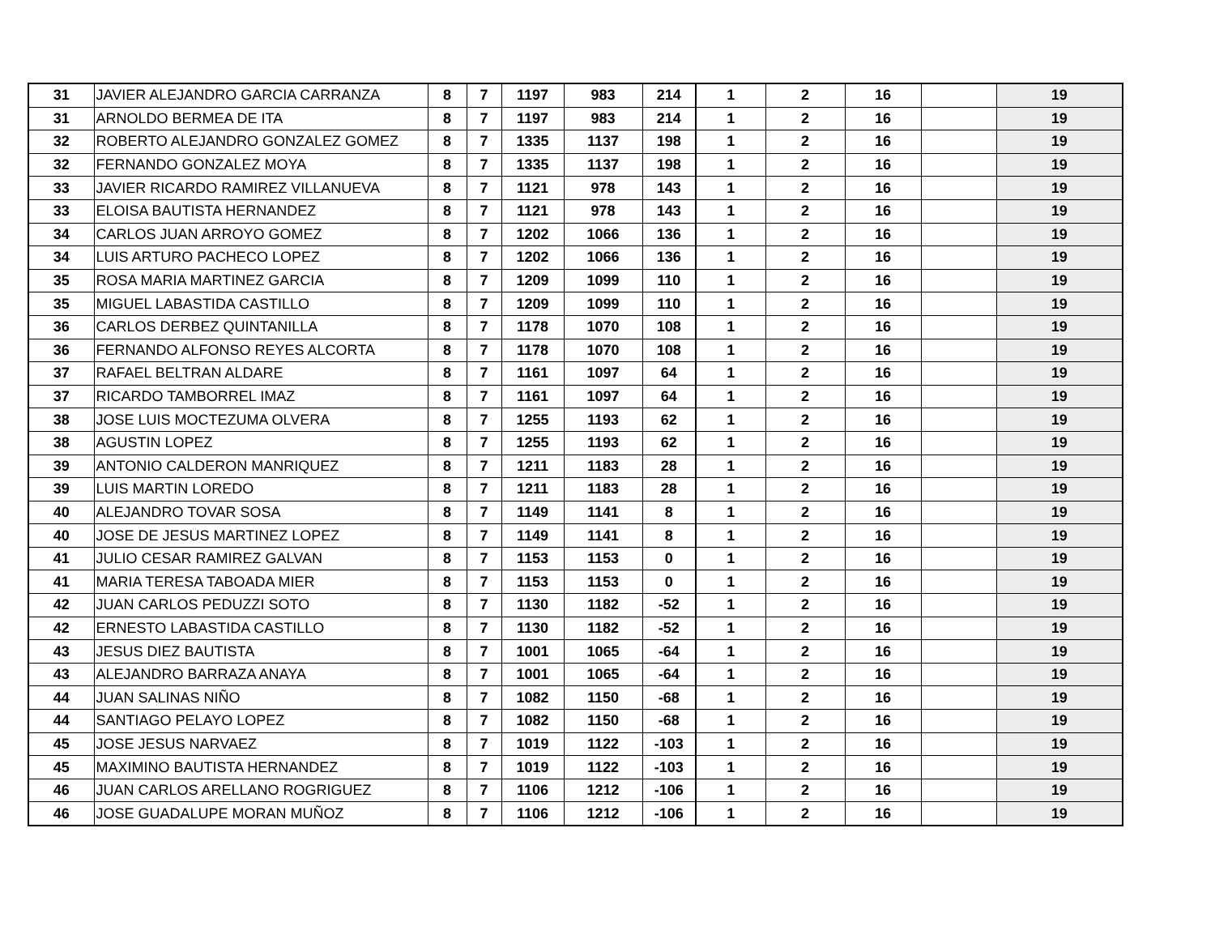| 31 | JAVIER ALEJANDRO GARCIA CARRANZA | 8 | 7 | 1197 | 983 | 214 | 1 | 2 | 16 | | 19 |
| 31 | ARNOLDO BERMEA DE ITA | 8 | 7 | 1197 | 983 | 214 | 1 | 2 | 16 | | 19 |
| 32 | ROBERTO ALEJANDRO GONZALEZ GOMEZ | 8 | 7 | 1335 | 1137 | 198 | 1 | 2 | 16 | | 19 |
| 32 | FERNANDO GONZALEZ MOYA | 8 | 7 | 1335 | 1137 | 198 | 1 | 2 | 16 | | 19 |
| 33 | JAVIER RICARDO RAMIREZ VILLANUEVA | 8 | 7 | 1121 | 978 | 143 | 1 | 2 | 16 | | 19 |
| 33 | ELOISA BAUTISTA HERNANDEZ | 8 | 7 | 1121 | 978 | 143 | 1 | 2 | 16 | | 19 |
| 34 | CARLOS JUAN ARROYO GOMEZ | 8 | 7 | 1202 | 1066 | 136 | 1 | 2 | 16 | | 19 |
| 34 | LUIS ARTURO PACHECO LOPEZ | 8 | 7 | 1202 | 1066 | 136 | 1 | 2 | 16 | | 19 |
| 35 | ROSA MARIA MARTINEZ GARCIA | 8 | 7 | 1209 | 1099 | 110 | 1 | 2 | 16 | | 19 |
| 35 | MIGUEL LABASTIDA CASTILLO | 8 | 7 | 1209 | 1099 | 110 | 1 | 2 | 16 | | 19 |
| 36 | CARLOS DERBEZ QUINTANILLA | 8 | 7 | 1178 | 1070 | 108 | 1 | 2 | 16 | | 19 |
| 36 | FERNANDO ALFONSO REYES ALCORTA | 8 | 7 | 1178 | 1070 | 108 | 1 | 2 | 16 | | 19 |
| 37 | RAFAEL BELTRAN ALDARE | 8 | 7 | 1161 | 1097 | 64 | 1 | 2 | 16 | | 19 |
| 37 | RICARDO TAMBORREL IMAZ | 8 | 7 | 1161 | 1097 | 64 | 1 | 2 | 16 | | 19 |
| 38 | JOSE LUIS MOCTEZUMA OLVERA | 8 | 7 | 1255 | 1193 | 62 | 1 | 2 | 16 | | 19 |
| 38 | AGUSTIN LOPEZ | 8 | 7 | 1255 | 1193 | 62 | 1 | 2 | 16 | | 19 |
| 39 | ANTONIO CALDERON MANRIQUEZ | 8 | 7 | 1211 | 1183 | 28 | 1 | 2 | 16 | | 19 |
| 39 | LUIS MARTIN LOREDO | 8 | 7 | 1211 | 1183 | 28 | 1 | 2 | 16 | | 19 |
| 40 | ALEJANDRO TOVAR SOSA | 8 | 7 | 1149 | 1141 | 8 | 1 | 2 | 16 | | 19 |
| 40 | JOSE DE JESUS MARTINEZ LOPEZ | 8 | 7 | 1149 | 1141 | 8 | 1 | 2 | 16 | | 19 |
| 41 | JULIO CESAR RAMIREZ GALVAN | 8 | 7 | 1153 | 1153 | 0 | 1 | 2 | 16 | | 19 |
| 41 | MARIA TERESA TABOADA MIER | 8 | 7 | 1153 | 1153 | 0 | 1 | 2 | 16 | | 19 |
| 42 | JUAN CARLOS PEDUZZI SOTO | 8 | 7 | 1130 | 1182 | -52 | 1 | 2 | 16 | | 19 |
| 42 | ERNESTO LABASTIDA CASTILLO | 8 | 7 | 1130 | 1182 | -52 | 1 | 2 | 16 | | 19 |
| 43 | JESUS DIEZ BAUTISTA | 8 | 7 | 1001 | 1065 | -64 | 1 | 2 | 16 | | 19 |
| 43 | ALEJANDRO BARRAZA ANAYA | 8 | 7 | 1001 | 1065 | -64 | 1 | 2 | 16 | | 19 |
| 44 | JUAN SALINAS NIÑO | 8 | 7 | 1082 | 1150 | -68 | 1 | 2 | 16 | | 19 |
| 44 | SANTIAGO PELAYO LOPEZ | 8 | 7 | 1082 | 1150 | -68 | 1 | 2 | 16 | | 19 |
| 45 | JOSE JESUS NARVAEZ | 8 | 7 | 1019 | 1122 | -103 | 1 | 2 | 16 | | 19 |
| 45 | MAXIMINO BAUTISTA HERNANDEZ | 8 | 7 | 1019 | 1122 | -103 | 1 | 2 | 16 | | 19 |
| 46 | JUAN CARLOS ARELLANO ROGRIGUEZ | 8 | 7 | 1106 | 1212 | -106 | 1 | 2 | 16 | | 19 |
| 46 | JOSE GUADALUPE MORAN MUÑOZ | 8 | 7 | 1106 | 1212 | -106 | 1 | 2 | 16 | | 19 |